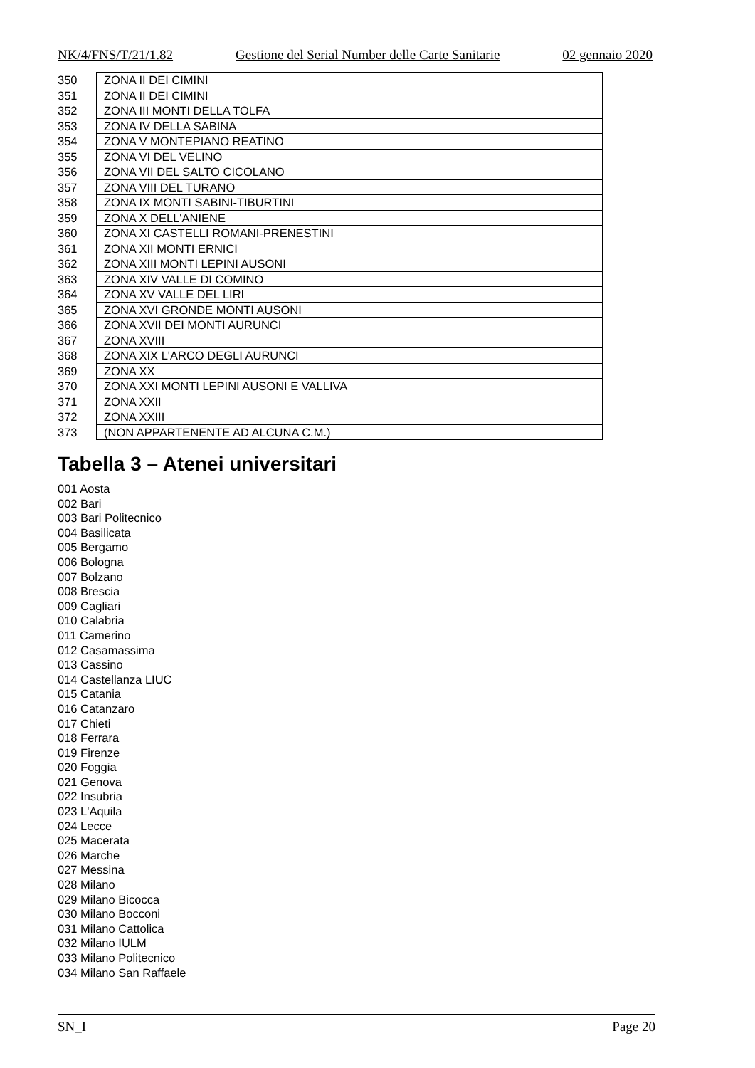NK/4/FNS/T/21/1.82 Gestione del Serial Number delle Carte Sanitarie 02 gennaio 2020
| 350 | ZONA II DEI CIMINI |
| 351 | ZONA II DEI CIMINI |
| 352 | ZONA III MONTI DELLA TOLFA |
| 353 | ZONA IV DELLA SABINA |
| 354 | ZONA V MONTEPIANO REATINO |
| 355 | ZONA VI DEL VELINO |
| 356 | ZONA VII DEL SALTO CICOLANO |
| 357 | ZONA VIII DEL TURANO |
| 358 | ZONA IX MONTI SABINI-TIBURTINI |
| 359 | ZONA X DELL'ANIENE |
| 360 | ZONA XI CASTELLI ROMANI-PRENESTINI |
| 361 | ZONA XII MONTI ERNICI |
| 362 | ZONA XIII MONTI LEPINI AUSONI |
| 363 | ZONA XIV VALLE DI COMINO |
| 364 | ZONA XV VALLE DEL LIRI |
| 365 | ZONA XVI GRONDE MONTI AUSONI |
| 366 | ZONA XVII DEI MONTI AURUNCI |
| 367 | ZONA XVIII |
| 368 | ZONA XIX L'ARCO DEGLI AURUNCI |
| 369 | ZONA XX |
| 370 | ZONA XXI MONTI LEPINI AUSONI E VALLIVA |
| 371 | ZONA XXII |
| 372 | ZONA XXIII |
| 373 | (NON APPARTENENTE AD ALCUNA C.M.) |
Tabella 3 – Atenei universitari
001 Aosta
002 Bari
003 Bari Politecnico
004 Basilicata
005 Bergamo
006 Bologna
007 Bolzano
008 Brescia
009 Cagliari
010 Calabria
011 Camerino
012 Casamassima
013 Cassino
014 Castellanza LIUC
015 Catania
016 Catanzaro
017 Chieti
018 Ferrara
019 Firenze
020 Foggia
021 Genova
022 Insubria
023 L'Aquila
024 Lecce
025 Macerata
026 Marche
027 Messina
028 Milano
029 Milano Bicocca
030 Milano Bocconi
031 Milano Cattolica
032 Milano IULM
033 Milano Politecnico
034 Milano San Raffaele
SN_I Page 20